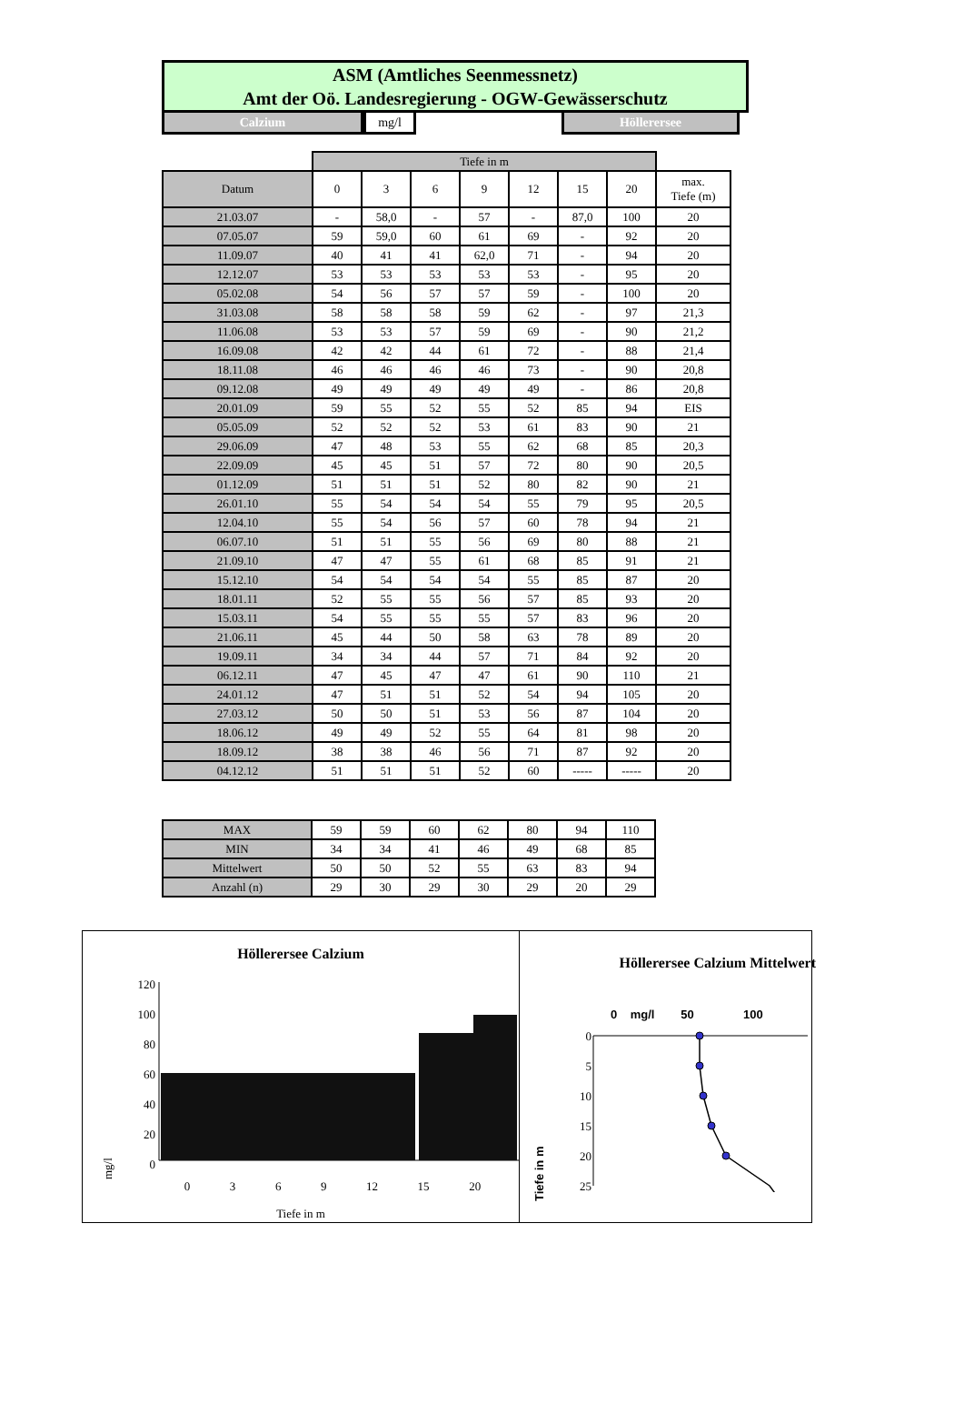ASM (Amtliches Seenmessnetz)
Amt der Oö. Landesregierung - OGW-Gewässerschutz
Calzium mg/l Höllerersee
| | Tiefe in m | | | | | | | |
| --- | --- | --- | --- | --- | --- | --- | --- | --- |
| Datum | 0 | 3 | 6 | 9 | 12 | 15 | 20 | max. Tiefe (m) |
| 21.03.07 | - | 58,0 | - | 57 | - | 87,0 | 100 | 20 |
| 07.05.07 | 59 | 59,0 | 60 | 61 | 69 | - | 92 | 20 |
| 11.09.07 | 40 | 41 | 41 | 62,0 | 71 | - | 94 | 20 |
| 12.12.07 | 53 | 53 | 53 | 53 | 53 | - | 95 | 20 |
| 05.02.08 | 54 | 56 | 57 | 57 | 59 | - | 100 | 20 |
| 31.03.08 | 58 | 58 | 58 | 59 | 62 | - | 97 | 21,3 |
| 11.06.08 | 53 | 53 | 57 | 59 | 69 | - | 90 | 21,2 |
| 16.09.08 | 42 | 42 | 44 | 61 | 72 | - | 88 | 21,4 |
| 18.11.08 | 46 | 46 | 46 | 46 | 73 | - | 90 | 20,8 |
| 09.12.08 | 49 | 49 | 49 | 49 | 49 | - | 86 | 20,8 |
| 20.01.09 | 59 | 55 | 52 | 55 | 52 | 85 | 94 | EIS |
| 05.05.09 | 52 | 52 | 52 | 53 | 61 | 83 | 90 | 21 |
| 29.06.09 | 47 | 48 | 53 | 55 | 62 | 68 | 85 | 20,3 |
| 22.09.09 | 45 | 45 | 51 | 57 | 72 | 80 | 90 | 20,5 |
| 01.12.09 | 51 | 51 | 51 | 52 | 80 | 82 | 90 | 21 |
| 26.01.10 | 55 | 54 | 54 | 54 | 55 | 79 | 95 | 20,5 |
| 12.04.10 | 55 | 54 | 56 | 57 | 60 | 78 | 94 | 21 |
| 06.07.10 | 51 | 51 | 55 | 56 | 69 | 80 | 88 | 21 |
| 21.09.10 | 47 | 47 | 55 | 61 | 68 | 85 | 91 | 21 |
| 15.12.10 | 54 | 54 | 54 | 54 | 55 | 85 | 87 | 20 |
| 18.01.11 | 52 | 55 | 55 | 56 | 57 | 85 | 93 | 20 |
| 15.03.11 | 54 | 55 | 55 | 55 | 57 | 83 | 96 | 20 |
| 21.06.11 | 45 | 44 | 50 | 58 | 63 | 78 | 89 | 20 |
| 19.09.11 | 34 | 34 | 44 | 57 | 71 | 84 | 92 | 20 |
| 06.12.11 | 47 | 45 | 47 | 47 | 61 | 90 | 110 | 21 |
| 24.01.12 | 47 | 51 | 51 | 52 | 54 | 94 | 105 | 20 |
| 27.03.12 | 50 | 50 | 51 | 53 | 56 | 87 | 104 | 20 |
| 18.06.12 | 49 | 49 | 52 | 55 | 64 | 81 | 98 | 20 |
| 18.09.12 | 38 | 38 | 46 | 56 | 71 | 87 | 92 | 20 |
| 04.12.12 | 51 | 51 | 51 | 52 | 60 | ----- | ----- | 20 |
| MAX | 59 | 59 | 60 | 62 | 80 | 94 | 110 |
| MIN | 34 | 34 | 41 | 46 | 49 | 68 | 85 |
| Mittelwert | 50 | 50 | 52 | 55 | 63 | 83 | 94 |
| Anzahl (n) | 29 | 30 | 29 | 30 | 29 | 20 | 29 |
Höllerersee Calzium
mg/l
120
100
80
60
40
20
0
0 3 6 9 12 15 20
Tiefe in m
Höllerersee Calzium Mittelwert
0 mg/l 50 100
Tiefe in m
0
5
10
15
20
25